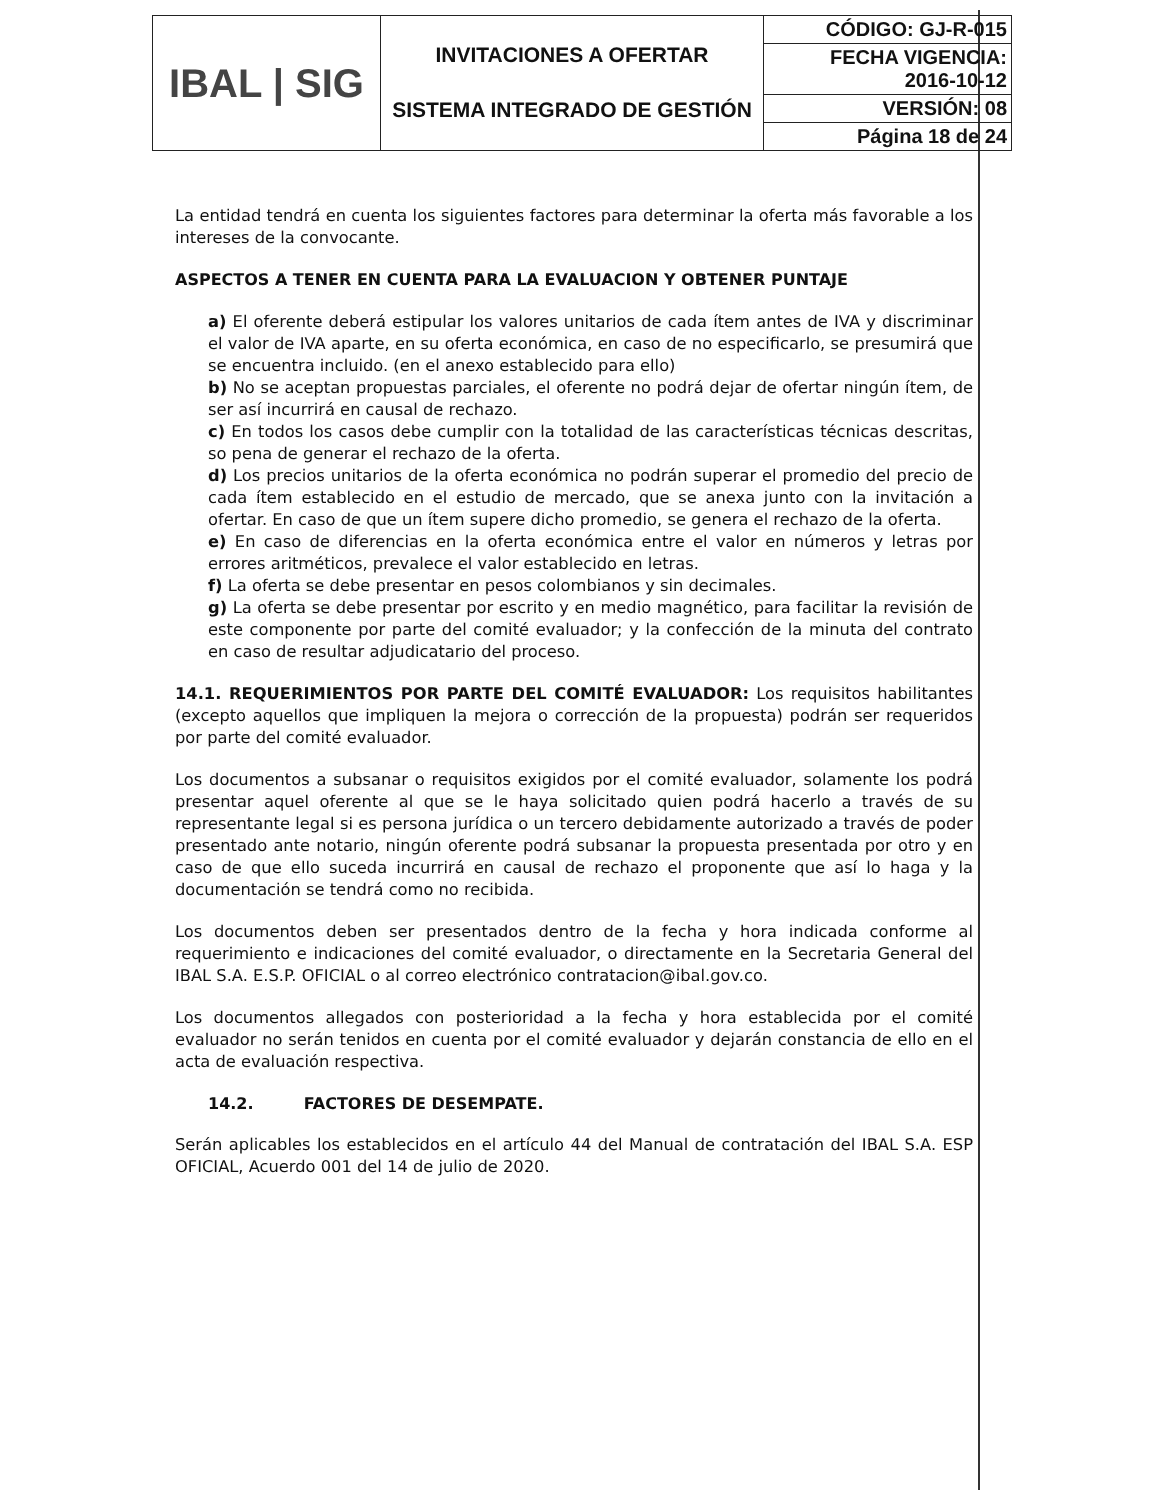| IBAL / SIG | INVITACIONES A OFERTAR SISTEMA INTEGRADO DE GESTIÓN | CÓDIGO: GJ-R-015 |
| | | FECHA VIGENCIA: 2016-10-12 |
| | | VERSIÓN: 08 |
| | | Página 18 de 24 |
La entidad tendrá en cuenta los siguientes factores para determinar la oferta más favorable a los intereses de la convocante.
ASPECTOS A TENER EN CUENTA PARA LA EVALUACION Y OBTENER PUNTAJE
a) El oferente deberá estipular los valores unitarios de cada ítem antes de IVA y discriminar el valor de IVA aparte, en su oferta económica, en caso de no especificarlo, se presumirá que se encuentra incluido. (en el anexo establecido para ello)
b) No se aceptan propuestas parciales, el oferente no podrá dejar de ofertar ningún ítem, de ser así incurrirá en causal de rechazo.
c) En todos los casos debe cumplir con la totalidad de las características técnicas descritas, so pena de generar el rechazo de la oferta.
d) Los precios unitarios de la oferta económica no podrán superar el promedio del precio de cada ítem establecido en el estudio de mercado, que se anexa junto con la invitación a ofertar. En caso de que un ítem supere dicho promedio, se genera el rechazo de la oferta.
e) En caso de diferencias en la oferta económica entre el valor en números y letras por errores aritméticos, prevalece el valor establecido en letras.
f) La oferta se debe presentar en pesos colombianos y sin decimales.
g) La oferta se debe presentar por escrito y en medio magnético, para facilitar la revisión de este componente por parte del comité evaluador; y la confección de la minuta del contrato en caso de resultar adjudicatario del proceso.
14.1. REQUERIMIENTOS POR PARTE DEL COMITÉ EVALUADOR: Los requisitos habilitantes (excepto aquellos que impliquen la mejora o corrección de la propuesta) podrán ser requeridos por parte del comité evaluador.
Los documentos a subsanar o requisitos exigidos por el comité evaluador, solamente los podrá presentar aquel oferente al que se le haya solicitado quien podrá hacerlo a través de su representante legal si es persona jurídica o un tercero debidamente autorizado a través de poder presentado ante notario, ningún oferente podrá subsanar la propuesta presentada por otro y en caso de que ello suceda incurrirá en causal de rechazo el proponente que así lo haga y la documentación se tendrá como no recibida.
Los documentos deben ser presentados dentro de la fecha y hora indicada conforme al requerimiento e indicaciones del comité evaluador, o directamente en la Secretaria General del IBAL S.A. E.S.P. OFICIAL o al correo electrónico contratacion@ibal.gov.co.
Los documentos allegados con posterioridad a la fecha y hora establecida por el comité evaluador no serán tenidos en cuenta por el comité evaluador y dejarán constancia de ello en el acta de evaluación respectiva.
14.2. FACTORES DE DESEMPATE.
Serán aplicables los establecidos en el artículo 44 del Manual de contratación del IBAL S.A. ESP OFICIAL, Acuerdo 001 del 14 de julio de 2020.